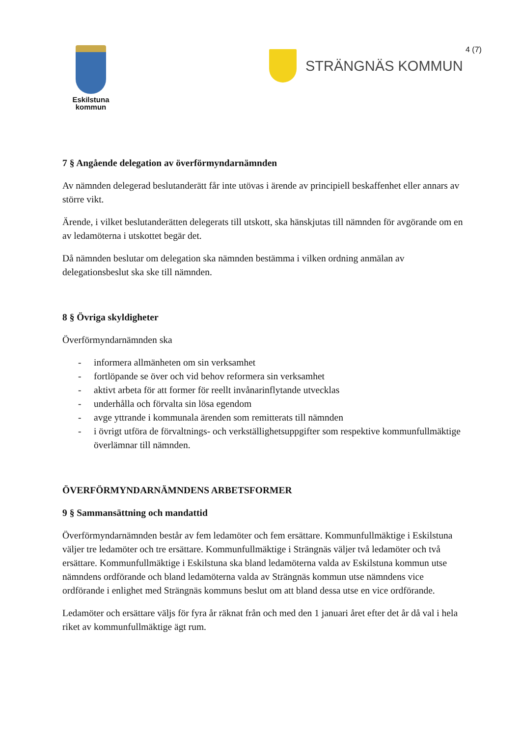Eskilstuna
kommun
STRÄNGNÄS KOMMUN 4 (7)
7 § Angående delegation av överförmyndarnämnden
Av nämnden delegerad beslutanderätt får inte utövas i ärende av principiell beskaffenhet eller annars av större vikt.
Ärende, i vilket beslutanderätten delegerats till utskott, ska hänskjutas till nämnden för avgörande om en av ledamöterna i utskottet begär det.
Då nämnden beslutar om delegation ska nämnden bestämma i vilken ordning anmälan av delegationsbeslut ska ske till nämnden.
8 § Övriga skyldigheter
Överförmyndarnämnden ska
- informera allmänheten om sin verksamhet
- fortlöpande se över och vid behov reformera sin verksamhet
- aktivt arbeta för att former för reellt invånarinflytande utvecklas
- underhålla och förvalta sin lösa egendom
- avge yttrande i kommunala ärenden som remitterats till nämnden
- i övrigt utföra de förvaltnings- och verkställighetsuppgifter som respektive kommunfullmäktige överlämnar till nämnden.
ÖVERFÖRMYNDARNÄMNDENS ARBETSFORMER
9 § Sammansättning och mandattid
Överförmyndarnämnden består av fem ledamöter och fem ersättare. Kommunfullmäktige i Eskilstuna väljer tre ledamöter och tre ersättare. Kommunfullmäktige i Strängnäs väljer två ledamöter och två ersättare. Kommunfullmäktige i Eskilstuna ska bland ledamöterna valda av Eskilstuna kommun utse nämndens ordförande och bland ledamöterna valda av Strängnäs kommun utse nämndens vice ordförande i enlighet med Strängnäs kommuns beslut om att bland dessa utse en vice ordförande.
Ledamöter och ersättare väljs för fyra år räknat från och med den 1 januari året efter det år då val i hela riket av kommunfullmäktige ägt rum.